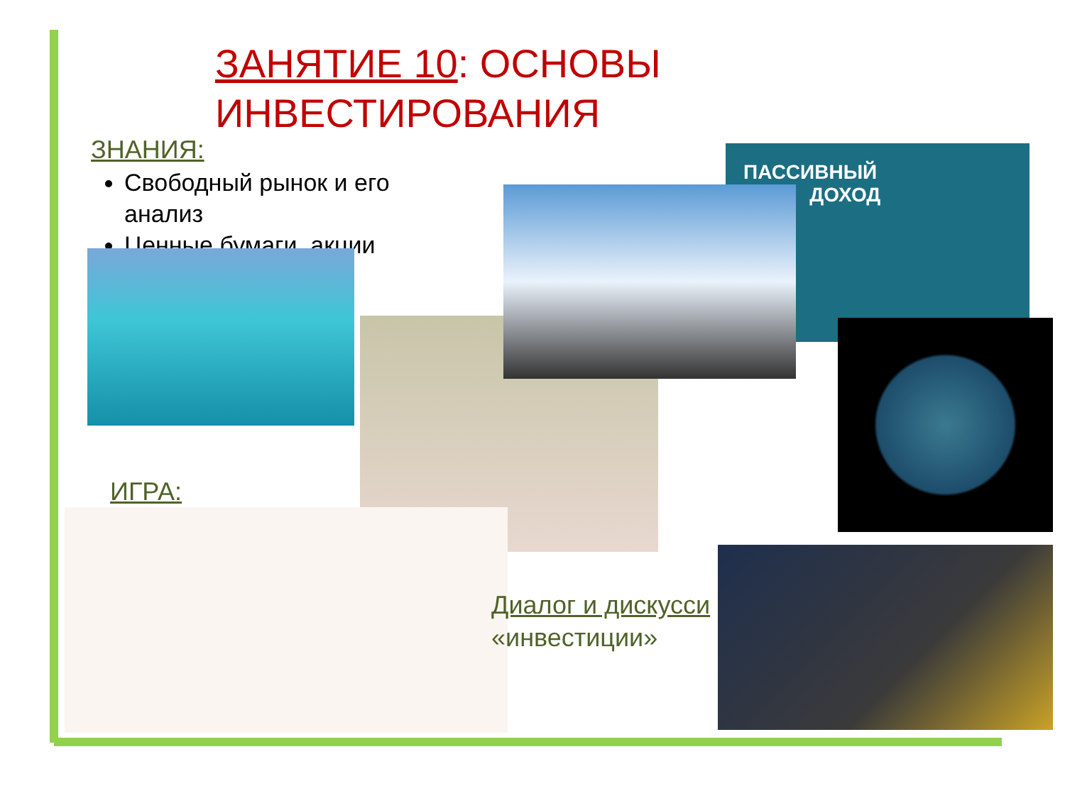ЗАНЯТИЕ 10: ОСНОВЫ
ИНВЕСТИРОВАНИЯ
ЗНАНИЯ:
Свободный рынок и его анализ
Ценные бумаги, акции
ПАССИВНЫЙ
ДОХОД
ИГРА:
Диалог и дискусси
«инвестиции»